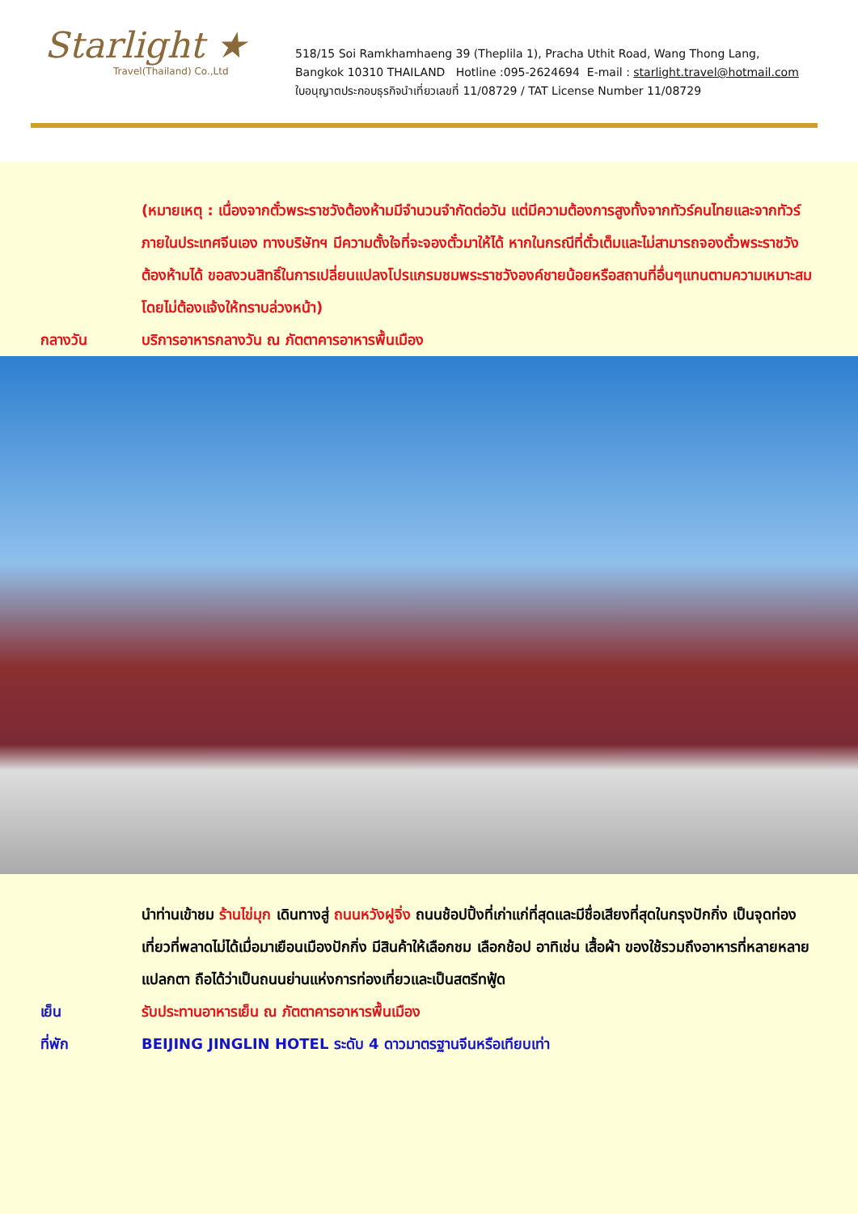Starlight ★
Travel(Thailand) Co.,Ltd
518/15 Soi Ramkhamhaeng 39 (Theplila 1), Pracha Uthit Road, Wang Thong Lang,
Bangkok 10310 THAILAND Hotline :095-2624694 E-mail : starlight.travel@hotmail.com
ใบอนุญาตประกอบธุรกิจนำเที่ยวเลขที่ 11/08729 / TAT License Number 11/08729
(หมายเหตุ : เนื่องจากตั๋วพระราชวังต้องห้ามมีจำนวนจำกัดต่อวัน แต่มีความต้องการสูงทั้งจากทัวร์คนไทยและจากทัวร์ภายในประเทศจีนเอง ทางบริษัทฯ มีความตั้งใจที่จะจองตั๋วมาให้ได้ หากในกรณีที่ตั๋วเต็มและไม่สามารถจองตั๋วพระราชวังต้องห้ามได้ ขอสงวนสิทธิ์ในการเปลี่ยนแปลงโปรแกรมชมพระราชวังองค์ชายน้อยหรือสถานที่อื่นๆแทนตามความเหมาะสม โดยไม่ต้องแจ้งให้ทราบล่วงหน้า)
กลางวัน บริการอาหารกลางวัน ณ ภัตตาคารอาหารพื้นเมือง
นำท่านเข้าชม ร้านไข่มุก เดินทางสู่ ถนนหวังฝูจิ่ง ถนนช้อปปิ้งที่เก่าแก่ที่สุดและมีชื่อเสียงที่สุดในกรุงปักกิ่ง เป็นจุดท่องเที่ยวที่พลาดไม่ได้เมื่อมาเยือนเมืองปักกิ่ง มีสินค้าให้เลือกชม เลือกช้อป อาทิเช่น เสื้อผ้า ของใช้รวมถึงอาหารที่หลายหลายแปลกตา ถือได้ว่าเป็นถนนย่านแห่งการท่องเที่ยวและเป็นสตรีทฟู้ด
เย็น รับประทานอาหารเย็น ณ ภัตตาคารอาหารพื้นเมือง
ที่พัก BEIJING JINGLIN HOTEL ระดับ 4 ดาวมาตรฐานจีนหรือเทียบเท่า